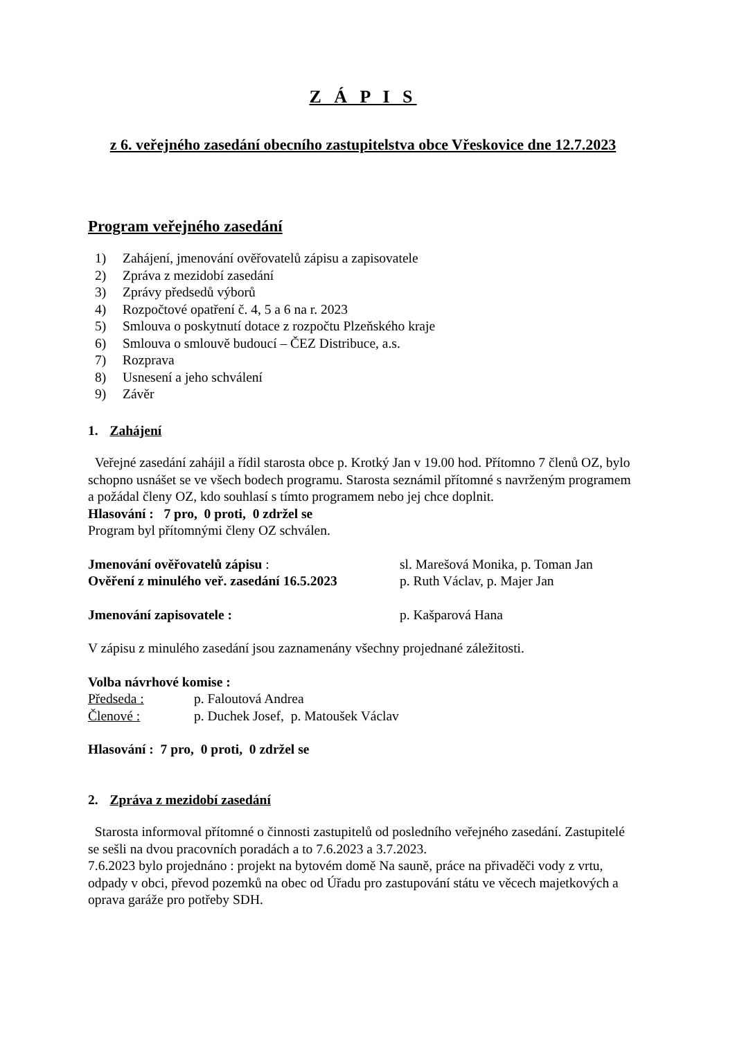Z Á P I S
z 6. veřejného zasedání obecního zastupitelstva obce Vřeskovice dne 12.7.2023
Program veřejného zasedání
1) Zahájení, jmenování ověřovatelů zápisu a zapisovatele
2) Zpráva z mezidobí zasedání
3) Zprávy předsedů výborů
4) Rozpočtové opatření č. 4, 5 a 6 na r. 2023
5) Smlouva o poskytnutí dotace z rozpočtu Plzeňského kraje
6) Smlouva o smlouvě budoucí – ČEZ Distribuce, a.s.
7) Rozprava
8) Usnesení a jeho schválení
9) Závěr
1. Zahájení
Veřejné zasedání zahájil a řídil starosta obce p. Krotký Jan v 19.00 hod. Přítomno 7 členů OZ, bylo schopno usnášet se ve všech bodech programu. Starosta seznámil přítomné s navrženým programem a požádal členy OZ, kdo souhlasí s tímto programem nebo jej chce doplnit.
Hlasování : 7 pro, 0 proti, 0 zdržel se
Program byl přítomnými členy OZ schválen.
Jmenování ověřovatelů zápisu : sl. Marešová Monika, p. Toman Jan
Ověření z minulého veř. zasedání 16.5.2023
p. Ruth Václav, p. Majer Jan
Jmenování zapisovatele : p. Kašparová Hana
V zápisu z minulého zasedání jsou zaznamenány všechny projednané záležitosti.
Volba návrhové komise :
Předseda : p. Faloutová Andrea
Členové : p. Duchek Josef, p. Matoušek Václav
Hlasování : 7 pro, 0 proti, 0 zdržel se
2. Zpráva z mezidobí zasedání
Starosta informoval přítomné o činnosti zastupitelů od posledního veřejného zasedání. Zastupitelé se sešli na dvou pracovních poradách a to 7.6.2023 a 3.7.2023.
7.6.2023 bylo projednáno : projekt na bytovém domě Na sauně, práce na přivaděči vody z vrtu, odpady v obci, převod pozemků na obec od Úřadu pro zastupování státu ve věcech majetkových a oprava garáže pro potřeby SDH.